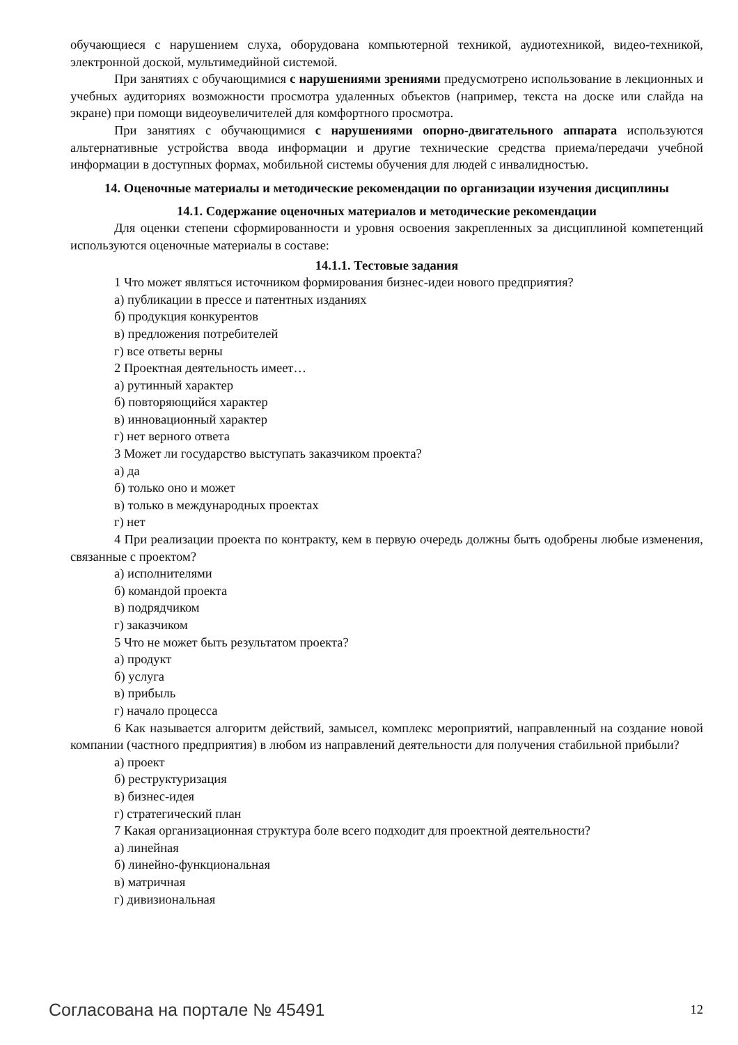обучающиеся с нарушением слуха, оборудована компьютерной техникой, аудиотехникой, видео-техникой, электронной доской, мультимедийной системой.
При занятиях с обучающимися с нарушениями зрениями предусмотрено использование в лекционных и учебных аудиториях возможности просмотра удаленных объектов (например, текста на доске или слайда на экране) при помощи видеоувеличителей для комфортного просмотра.
При занятиях с обучающимися с нарушениями опорно-двигательного аппарата используются альтернативные устройства ввода информации и другие технические средства приема/передачи учебной информации в доступных формах, мобильной системы обучения для людей с инвалидностью.
14. Оценочные материалы и методические рекомендации по организации изучения дисциплины
14.1. Содержание оценочных материалов и методические рекомендации
Для оценки степени сформированности и уровня освоения закрепленных за дисциплиной компетенций используются оценочные материалы в составе:
14.1.1. Тестовые задания
1 Что может являться источником формирования бизнес-идеи нового предприятия?
а) публикации в прессе и патентных изданиях
б) продукция конкурентов
в) предложения потребителей
г) все ответы верны
2 Проектная деятельность имеет…
а) рутинный характер
б) повторяющийся характер
в) инновационный характер
г) нет верного ответа
3 Может ли государство выступать заказчиком проекта?
а) да
б) только оно и может
в) только в международных проектах
г) нет
4 При реализации проекта по контракту, кем в первую очередь должны быть одобрены любые изменения, связанные с проектом?
а) исполнителями
б) командой проекта
в) подрядчиком
г) заказчиком
5 Что не может быть результатом проекта?
а) продукт
б) услуга
в) прибыль
г) начало процесса
6 Как называется алгоритм действий, замысел, комплекс мероприятий, направленный на создание новой компании (частного предприятия) в любом из направлений деятельности для получения стабильной прибыли?
а) проект
б) реструктуризация
в) бизнес-идея
г) стратегический план
7 Какая организационная структура боле всего подходит для проектной деятельности?
а) линейная
б) линейно-функциональная
в) матричная
г) дивизиональная
Согласована на портале № 45491 12